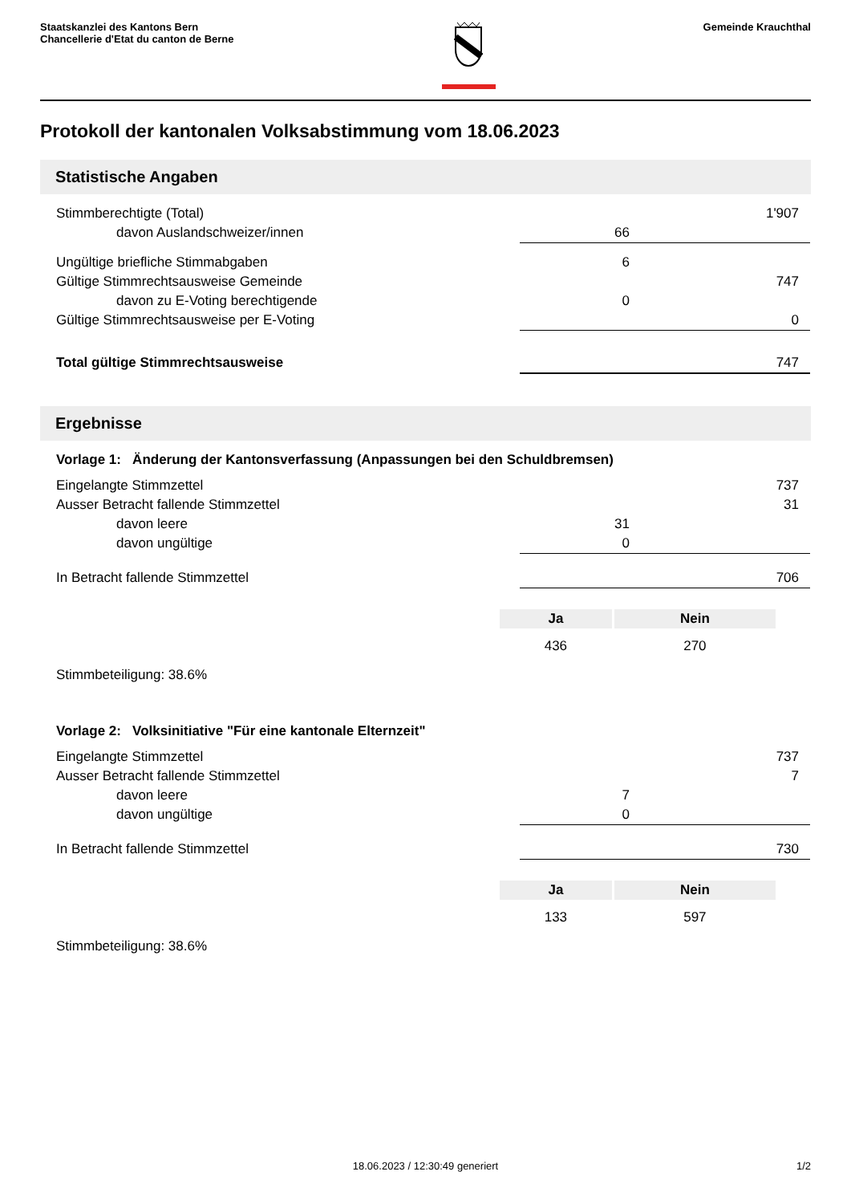Staatskanzlei des Kantons Bern
Chancellerie d'Etat du canton de Berne
Gemeinde Krauchthal
Protokoll der kantonalen Volksabstimmung vom 18.06.2023
Statistische Angaben
| Stimmberechtigte (Total) | | 1'907 |
| davon Auslandschweizer/innen | 66 | |
| Ungültige briefliche Stimmabgaben | 6 | |
| Gültige Stimmrechtsausweise Gemeinde | | 747 |
| davon zu E-Voting berechtigende | 0 | |
| Gültige Stimmrechtsausweise per E-Voting | | 0 |
| Total gültige Stimmrechtsausweise | | 747 |
Ergebnisse
Vorlage 1: Änderung der Kantonsverfassung (Anpassungen bei den Schuldbremsen)
| Eingelangte Stimmzettel | | 737 |
| Ausser Betracht fallende Stimmzettel | | 31 |
| davon leere | 31 | |
| davon ungültige | 0 | |
| In Betracht fallende Stimmzettel | | 706 |
| Ja | Nein |
| --- | --- |
| 436 | 270 |
Stimmbeteiligung: 38.6%
Vorlage 2: Volksinitiative "Für eine kantonale Elternzeit"
| Eingelangte Stimmzettel | | 737 |
| Ausser Betracht fallende Stimmzettel | | 7 |
| davon leere | 7 | |
| davon ungültige | 0 | |
| In Betracht fallende Stimmzettel | | 730 |
| Ja | Nein |
| --- | --- |
| 133 | 597 |
Stimmbeteiligung: 38.6%
18.06.2023 / 12:30:49 generiert 1/2